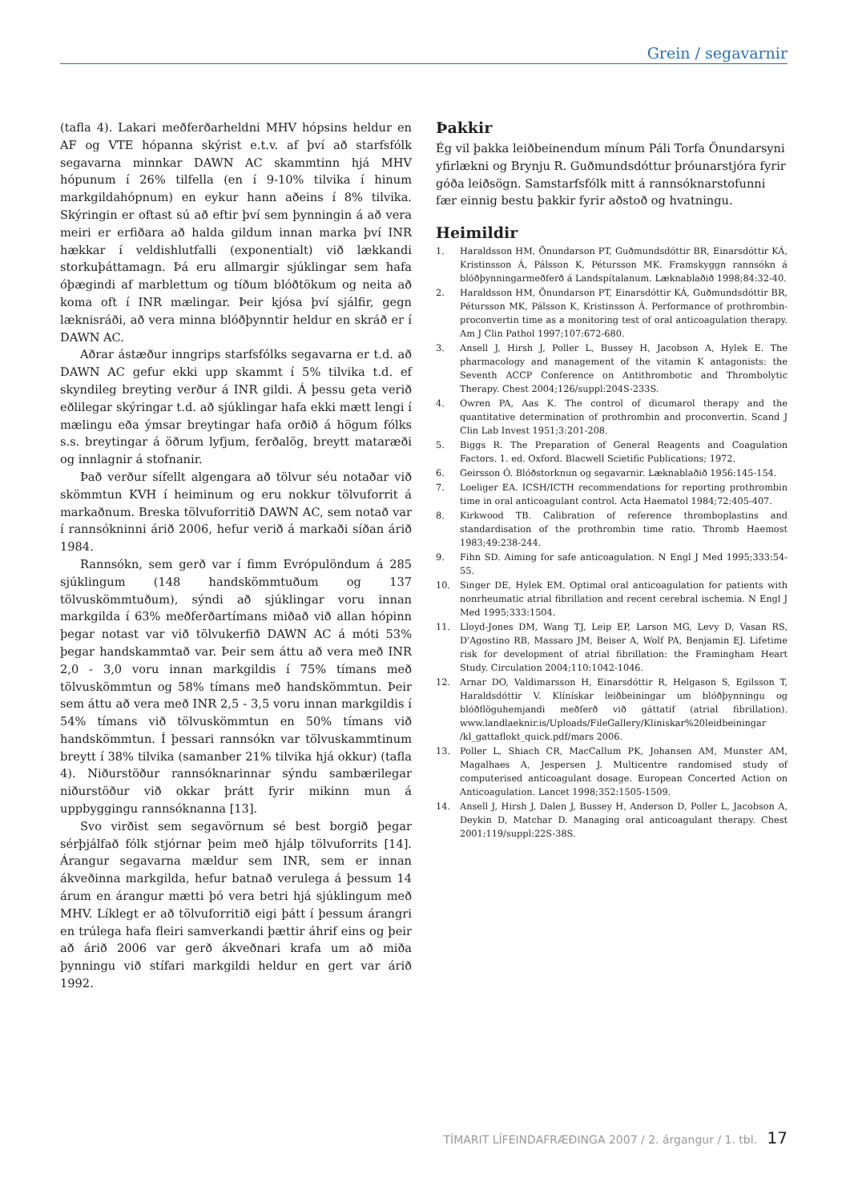Grein / segavarnir
(tafla 4). Lakari meðferðarheldni MHV hópsins heldur en AF og VTE hópanna skýrist e.t.v. af því að starfsfólk segavarna minnkar DAWN AC skammtinn hjá MHV hópunum í 26% tilfella (en í 9-10% tilvika í hinum markgildahópnum) en eykur hann aðeins í 8% tilvika. Skýringin er oftast sú að eftir því sem þynningin á að vera meiri er erfiðara að halda gildum innan marka því INR hækkar í veldishlutfalli (exponentialt) við lækkandi storkuþáttamagn. Þá eru allmargir sjúklingar sem hafa óþægindi af marblettum og tíðum blóðtökum og neita að koma oft í INR mælingar. Þeir kjósa því sjálfir, gegn læknisráði, að vera minna blóðþynntir heldur en skráð er í DAWN AC.
Aðrar ástæður inngrips starfsfólks segavarna er t.d. að DAWN AC gefur ekki upp skammt í 5% tilvika t.d. ef skyndileg breyting verður á INR gildi. Á þessu geta verið eðlilegar skýringar t.d. að sjúklingar hafa ekki mætt lengi í mælingu eða ýmsar breytingar hafa orðið á högum fólks s.s. breytingar á öðrum lyfjum, ferðalög, breytt mataræði og innlagnir á stofnanir.
Það verður sífellt algengara að tölvur séu notaðar við skömmtun KVH í heiminum og eru nokkur tölvuforrit á markaðnum. Breska tölvuforritið DAWN AC, sem notað var í rannsókninni árið 2006, hefur verið á markaði síðan árið 1984.
Rannsókn, sem gerð var í fimm Evrópulöndum á 285 sjúklingum (148 handskömmtuðum og 137 tölvuskömmtuðum), sýndi að sjúklingar voru innan markgilda í 63% meðferðartímans miðað við allan hópinn þegar notast var við tölvukerfið DAWN AC á móti 53% þegar handskammtað var. Þeir sem áttu að vera með INR 2,0 - 3,0 voru innan markgildis í 75% tímans með tölvuskömmtun og 58% tímans með handskömmtun. Þeir sem áttu að vera með INR 2,5 - 3,5 voru innan markgildis í 54% tímans við tölvuskömmtun en 50% tímans við handskömmtun. Í þessari rannsókn var tölvuskammtinum breytt í 38% tilvika (samanber 21% tilvika hjá okkur) (tafla 4). Niðurstöður rannsóknarinnar sýndu sambærilegar niðurstöður við okkar þrátt fyrir mikinn mun á uppbyggingu rannsóknanna [13].
Svo virðist sem segavörnum sé best borgið þegar sérþjálfað fólk stjórnar þeim með hjálp tölvuforrits [14]. Árangur segavarna mældur sem INR, sem er innan ákveðinna markgilda, hefur batnað verulega á þessum 14 árum en árangur mætti þó vera betri hjá sjúklingum með MHV. Líklegt er að tölvuforritið eigi þátt í þessum árangri en trúlega hafa fleiri samverkandi þættir áhrif eins og þeir að árið 2006 var gerð ákveðnari krafa um að miða þynningu við stífari markgildi heldur en gert var árið 1992.
Þakkir
Ég vil þakka leiðbeinendum mínum Páli Torfa Önundarsyni yfirlækni og Brynju R. Guðmundsdóttur þróunarstjóra fyrir góða leiðsögn. Samstarfsfólk mitt á rannsóknarstofunni fær einnig bestu þakkir fyrir aðstoð og hvatningu.
Heimildir
1. Haraldsson HM, Önundarson PT, Guðmundsdóttir BR, Einarsdóttir KÁ, Kristinsson Á, Pálsson K, Pétursson MK. Framskyggn rannsókn á blóðþynningarmeðferð á Landspítalanum. Læknablaðið 1998;84:32-40.
2. Haraldsson HM, Önundarson PT, Einarsdóttir KÁ, Guðmundsdóttir BR, Pétursson MK, Pálsson K, Kristinsson Á. Performance of prothrombin-proconvertin time as a monitoring test of oral anticoagulation therapy. Am J Clin Pathol 1997;107:672-680.
3. Ansell J, Hirsh J, Poller L, Bussey H, Jacobson A, Hylek E. The pharmacology and management of the vitamin K antagonists: the Seventh ACCP Conference on Antithrombotic and Thrombolytic Therapy. Chest 2004;126/suppl:204S-233S.
4. Owren PA, Aas K. The control of dicumarol therapy and the quantitative determination of prothrombin and proconvertin. Scand J Clin Lab Invest 1951;3:201-208.
5. Biggs R. The Preparation of General Reagents and Coagulation Factors. 1. ed. Oxford. Blacwell Scietific Publications; 1972.
6. Geirsson Ó. Blóðstorknun og segavarnir. Læknablaðið 1956:145-154.
7. Loeliger EA. ICSH/ICTH recommendations for reporting prothrombin time in oral anticoagulant control. Acta Haematol 1984;72:405-407.
8. Kirkwood TB. Calibration of reference thromboplastins and standardisation of the prothrombin time ratio. Thromb Haemost 1983;49:238-244.
9. Fihn SD. Aiming for safe anticoagulation. N Engl J Med 1995;333:54-55.
10. Singer DE, Hylek EM. Optimal oral anticoagulation for patients with nonrheumatic atrial fibrillation and recent cerebral ischemia. N Engl J Med 1995;333:1504.
11. Lloyd-Jones DM, Wang TJ, Leip EP, Larson MG, Levy D, Vasan RS, D'Agostino RB, Massaro JM, Beiser A, Wolf PA, Benjamin EJ. Lifetime risk for development of atrial fibrillation: the Framingham Heart Study. Circulation 2004;110:1042-1046.
12. Arnar DO, Valdimarsson H, Einarsdóttir R, Helgason S, Egilsson T, Haraldsdóttir V. Klínískar leiðbeiningar um blóðþynningu og blóðflöguhemjandi meðferð við gáttatif (atrial fibrillation). www.landlaeknir.is/Uploads/FileGallery/Kliniskar%20leidbeiningar /kl_gattaflokt_quick.pdf/mars 2006.
13. Poller L, Shiach CR, MacCallum PK, Johansen AM, Munster AM, Magalhaes A, Jespersen J. Multicentre randomised study of computerised anticoagulant dosage. European Concerted Action on Anticoagulation. Lancet 1998;352:1505-1509.
14. Ansell J, Hirsh J, Dalen J, Bussey H, Anderson D, Poller L, Jacobson A, Deykin D, Matchar D. Managing oral anticoagulant therapy. Chest 2001;119/suppl:22S-38S.
TÍMARIT LÍFEINDAFRÆÐINGA 2007 / 2. árgangur / 1. tbl. 17